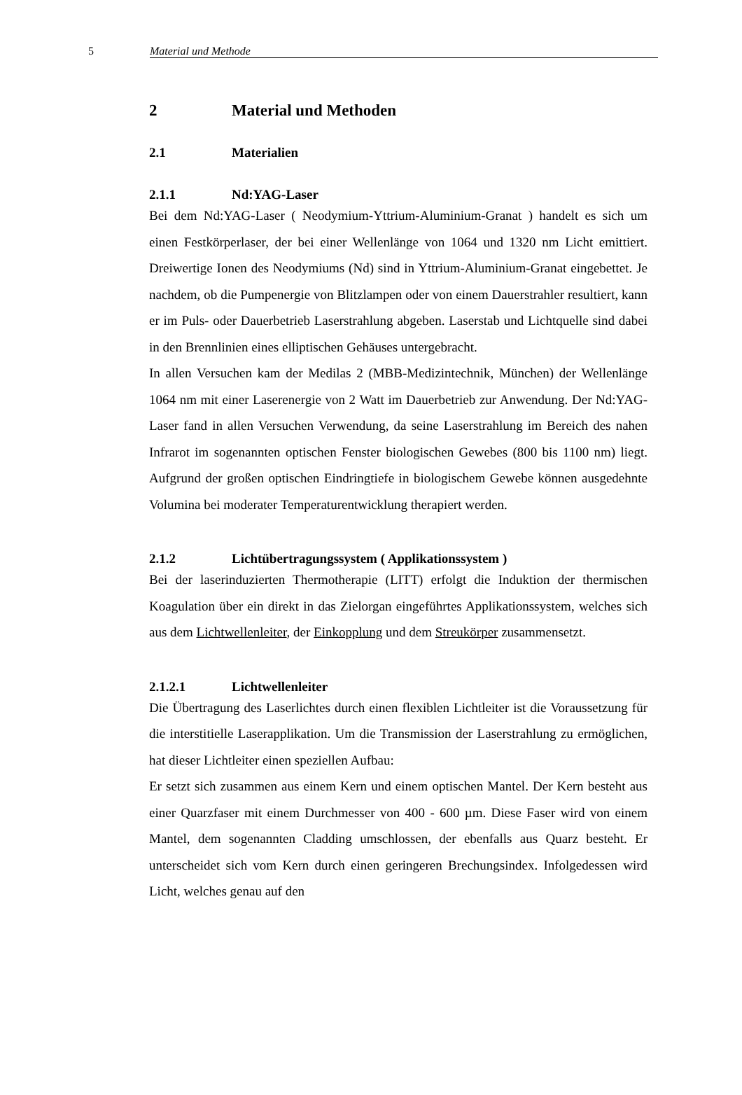5 Material und Methode
2 Material und Methoden
2.1 Materialien
2.1.1 Nd:YAG-Laser
Bei dem Nd:YAG-Laser ( Neodymium-Yttrium-Aluminium-Granat ) handelt es sich um einen Festkörperlaser, der bei einer Wellenlänge von 1064 und 1320 nm Licht emittiert. Dreiwertige Ionen des Neodymiums (Nd) sind in Yttrium-Aluminium-Granat eingebettet. Je nachdem, ob die Pumpenergie von Blitzlampen oder von einem Dauerstrahler resultiert, kann er im Puls- oder Dauerbetrieb Laserstrahlung abgeben. Laserstab und Lichtquelle sind dabei in den Brennlinien eines elliptischen Gehäuses untergebracht.
In allen Versuchen kam der Medilas 2 (MBB-Medizintechnik, München) der Wellenlänge 1064 nm mit einer Laserenergie von 2 Watt im Dauerbetrieb zur Anwendung. Der Nd:YAG-Laser fand in allen Versuchen Verwendung, da seine Laserstrahlung im Bereich des nahen Infrarot im sogenannten optischen Fenster biologischen Gewebes (800 bis 1100 nm) liegt. Aufgrund der großen optischen Eindringtiefe in biologischem Gewebe können ausgedehnte Volumina bei moderater Temperaturentwicklung therapiert werden.
2.1.2 Lichtübertragungssystem ( Applikationssystem )
Bei der laserinduzierten Thermotherapie (LITT) erfolgt die Induktion der thermischen Koagulation über ein direkt in das Zielorgan eingeführtes Applikationssystem, welches sich aus dem Lichtwellenleiter, der Einkopplung und dem Streukörper zusammensetzt.
2.1.2.1 Lichtwellenleiter
Die Übertragung des Laserlichtes durch einen flexiblen Lichtleiter ist die Voraussetzung für die interstitielle Laserapplikation. Um die Transmission der Laserstrahlung zu ermöglichen, hat dieser Lichtleiter einen speziellen Aufbau:
Er setzt sich zusammen aus einem Kern und einem optischen Mantel. Der Kern besteht aus einer Quarzfaser mit einem Durchmesser von 400 - 600 µm. Diese Faser wird von einem Mantel, dem sogenannten Cladding umschlossen, der ebenfalls aus Quarz besteht. Er unterscheidet sich vom Kern durch einen geringeren Brechungsindex. Infolgedessen wird Licht, welches genau auf den